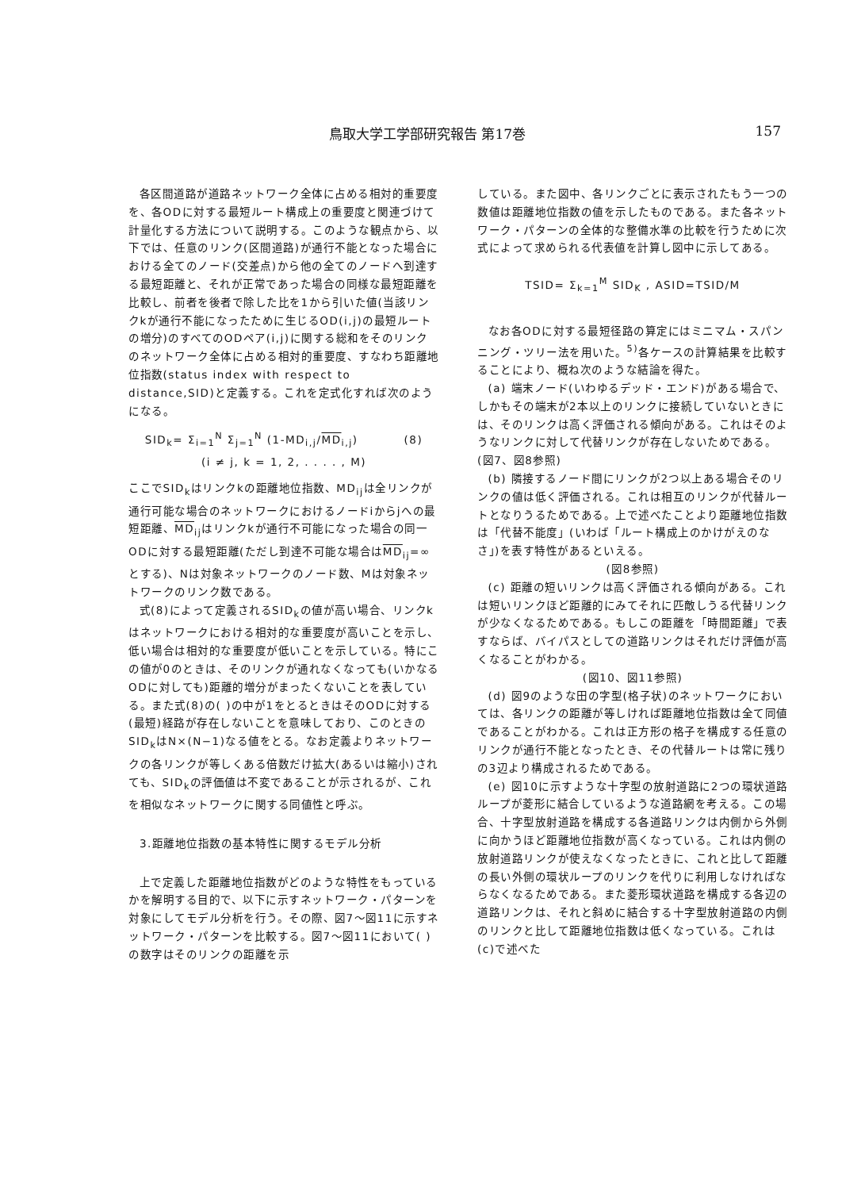鳥取大学工学部研究報告 第17巻 157
各区間道路が道路ネットワーク全体に占める相対的重要度を、各ODに対する最短ルート構成上の重要度と関連づけて計量化する方法について説明する。このような観点から、以下では、任意のリンク(区間道路)が通行不能となった場合における全てのノード(交差点)から他の全てのノードへ到達する最短距離と、それが正常であった場合の同様な最短距離を比較し、前者を後者で除した比を1から引いた値(当該リンクkが通行不能になったために生じるOD(i,j)の最短ルートの増分)のすべてのODペア(i,j)に関する総和をそのリンクのネットワーク全体に占める相対的重要度、すなわち距離地位指数(status index with respect to distance,SID)と定義する。これを定式化すれば次のようになる。
SID<sub>k</sub>= Σ<sub>i=1</sub><sup>N</sup> Σ<sub>j=1</sub><sup>N</sup> (1-MD<sub>i,j</sub>/MD<sub>i,j</sub>) (8)
(i ≠ j, k = 1, 2, . . . . , M)
ここでSID<sub>k</sub>はリンクkの距離地位指数、MD<sub>ij</sub>は全リンクが通行可能な場合のネットワークにおけるノードiからjへの最短距離、MD<sub>ij</sub>はリンクkが通行不可能になった場合の同一ODに対する最短距離(ただし到達不可能な場合はMD<sub>ij</sub>=∞とする)、Nは対象ネットワークのノード数、Mは対象ネットワークのリンク数である。
式(8)によって定義されるSID<sub>k</sub>の値が高い場合、リンクkはネットワークにおける相対的な重要度が高いことを示し、低い場合は相対的な重要度が低いことを示している。特にこの値が0のときは、そのリンクが通れなくなっても(いかなるODに対しても)距離的増分がまったくないことを表している。また式(8)の( )の中が1をとるときはそのODに対する(最短)経路が存在しないことを意味しており、このときのSID<sub>k</sub>はN×(N−1)なる値をとる。なお定義よりネットワークの各リンクが等しくある倍数だけ拡大(あるいは縮小)されても、SID<sub>k</sub>の評価値は不変であることが示されるが、これを相似なネットワークに関する同値性と呼ぶ。
3.距離地位指数の基本特性に関するモデル分析
上で定義した距離地位指数がどのような特性をもっているかを解明する目的で、以下に示すネットワーク・パターンを対象にしてモデル分析を行う。その際、図7〜図11に示すネットワーク・パターンを比較する。図7〜図11において( )の数字はそのリンクの距離を示
している。また図中、各リンクごとに表示されたもう一つの数値は距離地位指数の値を示したものである。また各ネットワーク・パターンの全体的な整備水準の比較を行うために次式によって求められる代表値を計算し図中に示してある。
TSID= Σ<sub>k=1</sub><sup>M</sup> SID<sub>K</sub> , ASID=TSID/M
なお各ODに対する最短径路の算定にはミニマム・スパンニング・ツリー法を用いた。<sup>5)</sup>各ケースの計算結果を比較することにより、概ね次のような結論を得た。
(a) 端末ノード(いわゆるデッド・エンド)がある場合で、しかもその端末が2本以上のリンクに接続していないときには、そのリンクは高く評価される傾向がある。これはそのようなリンクに対して代替リンクが存在しないためである。 (図7、図8参照)
(b) 隣接するノード間にリンクが2つ以上ある場合そのリンクの値は低く評価される。これは相互のリンクが代替ルートとなりうるためである。上で述べたことより距離地位指数は「代替不能度」(いわば「ルート構成上のかけがえのなさ」)を表す特性があるといえる。
(図8参照)
(c) 距離の短いリンクは高く評価される傾向がある。これは短いリンクほど距離的にみてそれに匹敵しうる代替リンクが少なくなるためである。もしこの距離を「時間距離」で表すならば、バイパスとしての道路リンクはそれだけ評価が高くなることがわかる。
(図10、図11参照)
(d) 図9のような田の字型(格子状)のネットワークにおいては、各リンクの距離が等しければ距離地位指数は全て同値であることがわかる。これは正方形の格子を構成する任意のリンクが通行不能となったとき、その代替ルートは常に残りの3辺より構成されるためである。
(e) 図10に示すような十字型の放射道路に2つの環状道路ループが菱形に結合しているような道路網を考える。この場合、十字型放射道路を構成する各道路リンクは内側から外側に向かうほど距離地位指数が高くなっている。これは内側の放射道路リンクが使えなくなったときに、これと比して距離の長い外側の環状ループのリンクを代りに利用しなければならなくなるためである。また菱形環状道路を構成する各辺の道路リンクは、それと斜めに結合する十字型放射道路の内側のリンクと比して距離地位指数は低くなっている。これは(c)で述べた